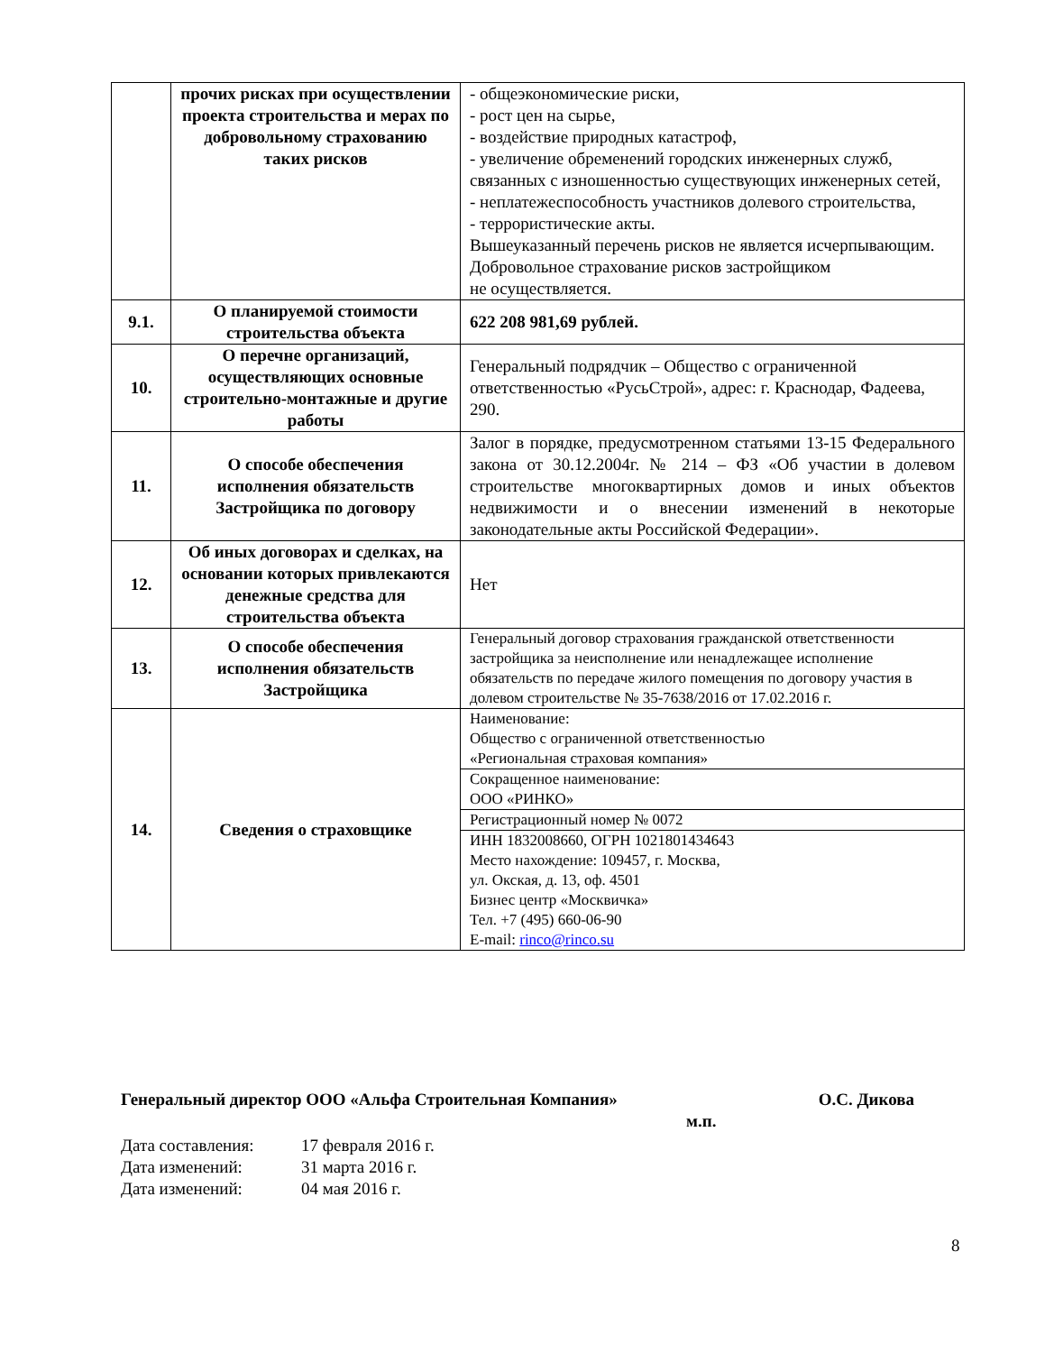| | прочих рисках при осуществлении проекта строительства и мерах по добровольному страхованию таких рисков | - общеэкономические риски, - рост цен на сырье, - воздействие природных катастроф, - увеличение обременений городских инженерных служб, связанных с изношенностью существующих инженерных сетей, - неплатежеспособность участников долевого строительства, - террористические акты. Вышеуказанный перечень рисков не является исчерпывающим. Добровольное страхование рисков застройщиком не осуществляется. |
| 9.1. | О планируемой стоимости строительства объекта | 622 208 981,69 рублей. |
| 10. | О перечне организаций, осуществляющих основные строительно-монтажные и другие работы | Генеральный подрядчик – Общество с ограниченной ответственностью «РусьСтрой», адрес: г. Краснодар, Фадеева, 290. |
| 11. | О способе обеспечения исполнения обязательств Застройщика по договору | Залог в порядке, предусмотренном статьями 13-15 Федерального закона от 30.12.2004г. № 214 – ФЗ «Об участии в долевом строительстве многоквартирных домов и иных объектов недвижимости и о внесении изменений в некоторые законодательные акты Российской Федерации». |
| 12. | Об иных договорах и сделках, на основании которых привлекаются денежные средства для строительства объекта | Нет |
| 13. | О способе обеспечения исполнения обязательств Застройщика | Генеральный договор страхования гражданской ответственности застройщика за неисполнение или ненадлежащее исполнение обязательств по передаче жилого помещения по договору участия в долевом строительстве № 35-7638/2016 от 17.02.2016 г. |
| 14. | Сведения о страховщике | Наименование: Общество с ограниченной ответственностью «Региональная страховая компания» |
| | | Сокращенное наименование: ООО «РИНКО» |
| | | Регистрационный номер № 0072 |
| | | ИНН 1832008660, ОГРН 1021801434643 Место нахождение: 109457, г. Москва, ул. Окская, д. 13, оф. 4501 Бизнес центр «Москвичка» Тел. +7 (495) 660-06-90 E-mail: rinco@rinco.su |
Генеральный директор ООО «Альфа Строительная Компания» О.С. Дикова
м.п.
Дата составления: 17 февраля 2016 г.
Дата изменений: 31 марта 2016 г.
Дата изменений: 04 мая 2016 г.
8